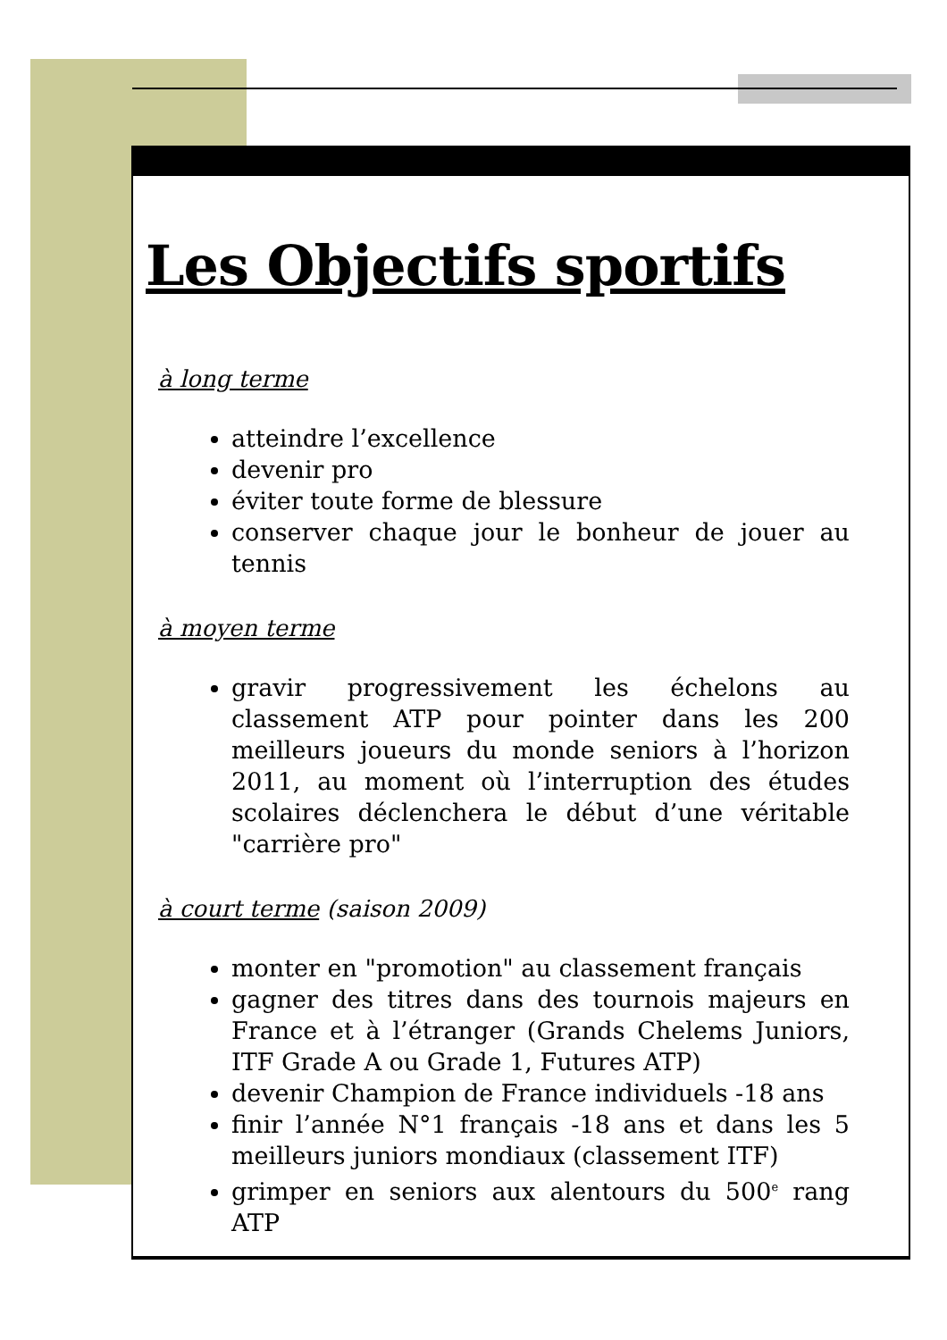Les Objectifs sportifs
à long terme
atteindre l’excellence
devenir pro
éviter toute forme de blessure
conserver chaque jour le bonheur de jouer au tennis
à moyen terme
gravir progressivement les échelons au classement ATP pour pointer dans les 200 meilleurs joueurs du monde seniors à l’horizon 2011, au moment où l’interruption des études scolaires déclenchera le début d’une véritable "carrière pro"
à court terme (saison 2009)
monter en "promotion" au classement français
gagner des titres dans des tournois majeurs en France et à l’étranger (Grands Chelems Juniors, ITF Grade A ou Grade 1, Futures ATP)
devenir Champion de France individuels -18 ans
finir l’année N°1 français -18 ans et dans les 5 meilleurs juniors mondiaux (classement ITF)
grimper en seniors aux alentours du 500<sup>e</sup> rang ATP